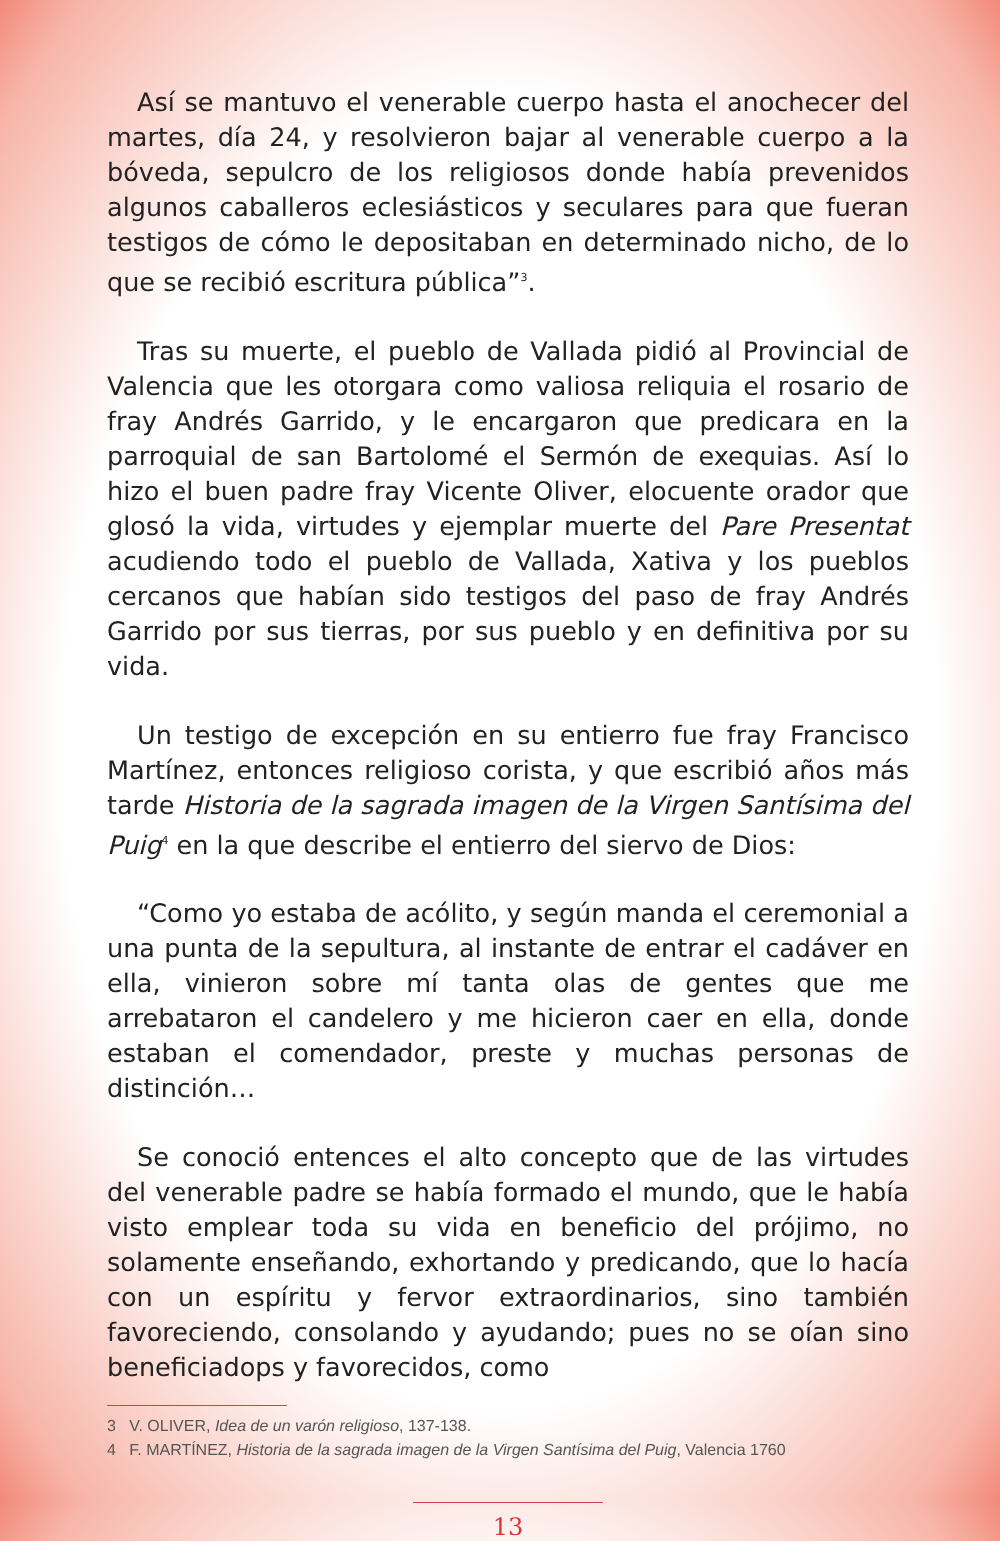Así se mantuvo el venerable cuerpo hasta el anochecer del martes, día 24, y resolvieron bajar al venerable cuerpo a la bóveda, sepulcro de los religiosos donde había prevenidos algunos caballeros eclesiásticos y seculares para que fueran testigos de cómo le depositaban en determinado nicho, de lo que se recibió escritura pública”<sup>3</sup>.
Tras su muerte, el pueblo de Vallada pidió al Provincial de Valencia que les otorgara como valiosa reliquia el rosario de fray Andrés Garrido, y le encargaron que predicara en la parroquial de san Bartolomé el Sermón de exequias. Así lo hizo el buen padre fray Vicente Oliver, elocuente orador que glosó la vida, virtudes y ejemplar muerte del Pare Presentat acudiendo todo el pueblo de Vallada, Xativa y los pueblos cercanos que habían sido testigos del paso de fray Andrés Garrido por sus tierras, por sus pueblo y en definitiva por su vida.
Un testigo de excepción en su entierro fue fray Francisco Martínez, entonces religioso corista, y que escribió años más tarde Historia de la sagrada imagen de la Virgen Santísima del Puig<sup>4</sup> en la que describe el entierro del siervo de Dios:
“Como yo estaba de acólito, y según manda el ceremonial a una punta de la sepultura, al instante de entrar el cadáver en ella, vinieron sobre mí tanta olas de gentes que me arrebataron el candelero y me hicieron caer en ella, donde estaban el comendador, preste y muchas personas de distinción…
Se conoció entences el alto concepto que de las virtudes del venerable padre se había formado el mundo, que le había visto emplear toda su vida en beneficio del prójimo, no solamente enseñando, exhortando y predicando, que lo hacía con un espíritu y fervor extraordinarios, sino también favoreciendo, consolando y ayudando; pues no se oían sino beneficiadops y favorecidos, como
3 V. OLIVER, Idea de un varón religioso, 137-138.
4 F. MARTÍNEZ, Historia de la sagrada imagen de la Virgen Santísima del Puig, Valencia 1760
13